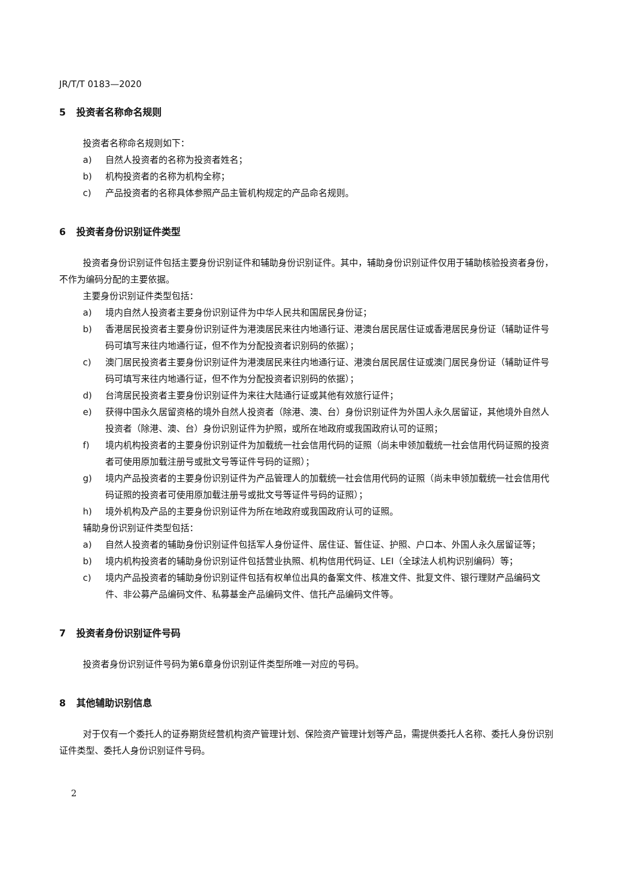JR/T/T 0183—2020
5 投资者名称命名规则
投资者名称命名规则如下：
a) 自然人投资者的名称为投资者姓名；
b) 机构投资者的名称为机构全称；
c) 产品投资者的名称具体参照产品主管机构规定的产品命名规则。
6 投资者身份识别证件类型
投资者身份识别证件包括主要身份识别证件和辅助身份识别证件。其中，辅助身份识别证件仅用于辅助核验投资者身份，不作为编码分配的主要依据。
主要身份识别证件类型包括：
a) 境内自然人投资者主要身份识别证件为中华人民共和国居民身份证；
b) 香港居民投资者主要身份识别证件为港澳居民来往内地通行证、港澳台居民居住证或香港居民身份证（辅助证件号码可填写来往内地通行证，但不作为分配投资者识别码的依据）；
c) 澳门居民投资者主要身份识别证件为港澳居民来往内地通行证、港澳台居民居住证或澳门居民身份证（辅助证件号码可填写来往内地通行证，但不作为分配投资者识别码的依据）；
d) 台湾居民投资者主要身份识别证件为来往大陆通行证或其他有效旅行证件；
e) 获得中国永久居留资格的境外自然人投资者（除港、澳、台）身份识别证件为外国人永久居留证，其他境外自然人投资者（除港、澳、台）身份识别证件为护照，或所在地政府或我国政府认可的证照；
f) 境内机构投资者的主要身份识别证件为加载统一社会信用代码的证照（尚未申领加载统一社会信用代码证照的投资者可使用原加载注册号或批文号等证件号码的证照）；
g) 境内产品投资者的主要身份识别证件为产品管理人的加载统一社会信用代码的证照（尚未申领加载统一社会信用代码证照的投资者可使用原加载注册号或批文号等证件号码的证照）；
h) 境外机构及产品的主要身份识别证件为所在地政府或我国政府认可的证照。
辅助身份识别证件类型包括：
a) 自然人投资者的辅助身份识别证件包括军人身份证件、居住证、暂住证、护照、户口本、外国人永久居留证等；
b) 境内机构投资者的辅助身份识别证件包括营业执照、机构信用代码证、LEI（全球法人机构识别编码）等；
c) 境内产品投资者的辅助身份识别证件包括有权单位出具的备案文件、核准文件、批复文件、银行理财产品编码文件、非公募产品编码文件、私募基金产品编码文件、信托产品编码文件等。
7 投资者身份识别证件号码
投资者身份识别证件号码为第6章身份识别证件类型所唯一对应的号码。
8 其他辅助识别信息
对于仅有一个委托人的证券期货经营机构资产管理计划、保险资产管理计划等产品，需提供委托人名称、委托人身份识别证件类型、委托人身份识别证件号码。
2